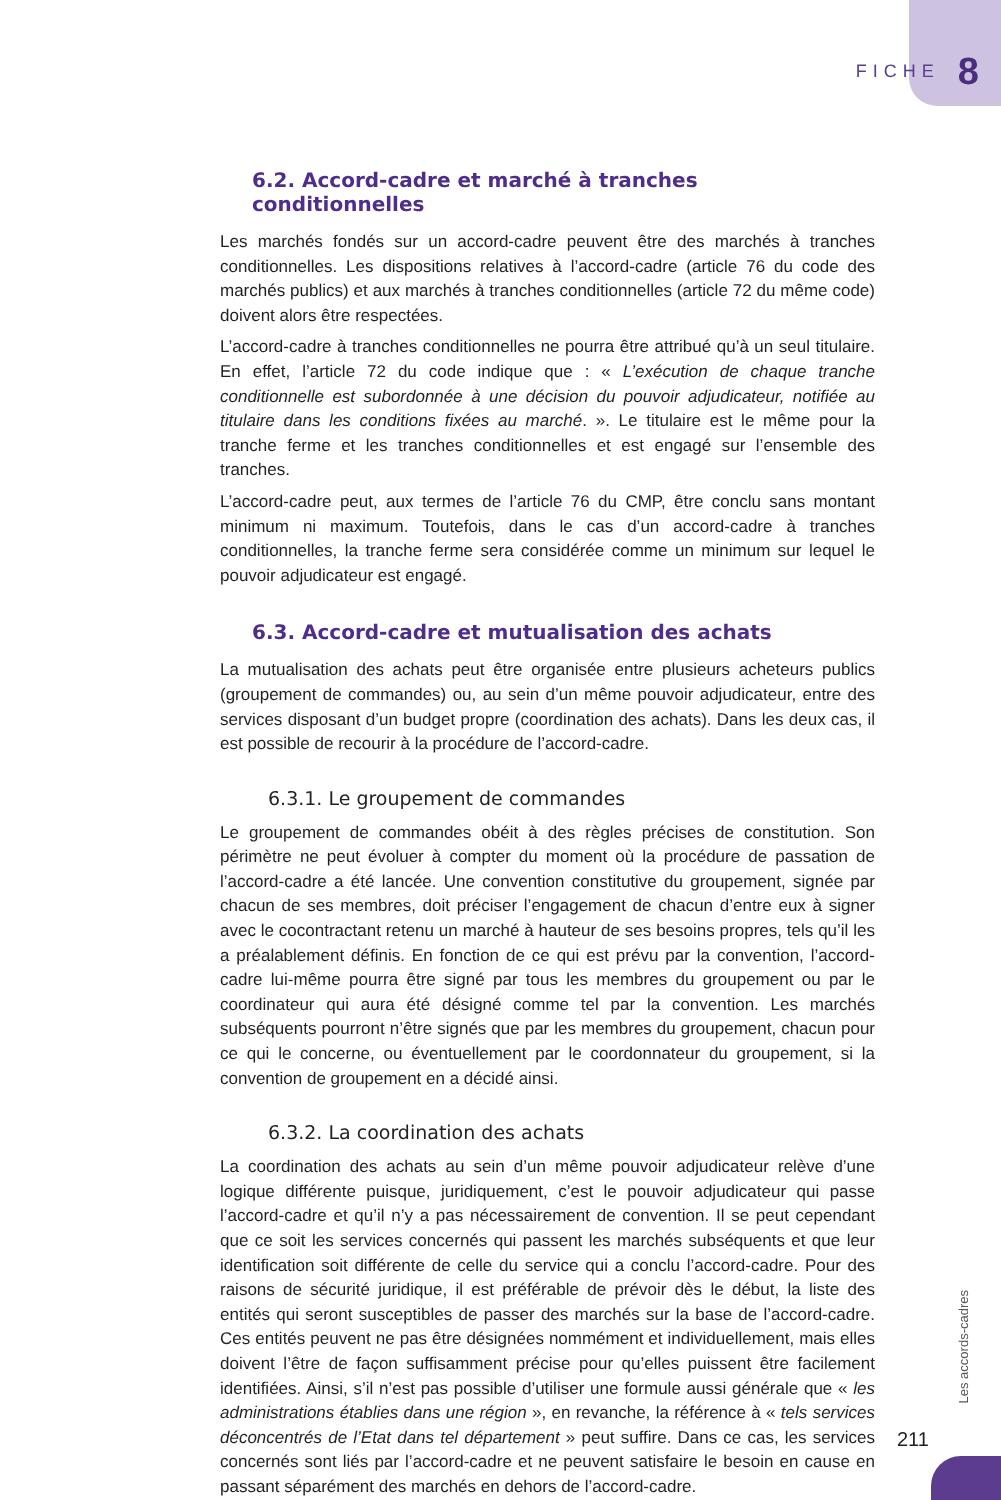FICHE 8
6.2. Accord-cadre et marché à tranches conditionnelles
Les marchés fondés sur un accord-cadre peuvent être des marchés à tranches conditionnelles. Les dispositions relatives à l’accord-cadre (article 76 du code des marchés publics) et aux marchés à tranches conditionnelles (article 72 du même code) doivent alors être respectées.
L’accord-cadre à tranches conditionnelles ne pourra être attribué qu’à un seul titulaire. En effet, l’article 72 du code indique que : « L’exécution de chaque tranche conditionnelle est subordonnée à une décision du pouvoir adjudicateur, notifiée au titulaire dans les conditions fixées au marché. ». Le titulaire est le même pour la tranche ferme et les tranches conditionnelles et est engagé sur l’ensemble des tranches.
L’accord-cadre peut, aux termes de l’article 76 du CMP, être conclu sans montant minimum ni maximum. Toutefois, dans le cas d’un accord-cadre à tranches conditionnelles, la tranche ferme sera considérée comme un minimum sur lequel le pouvoir adjudicateur est engagé.
6.3. Accord-cadre et mutualisation des achats
La mutualisation des achats peut être organisée entre plusieurs acheteurs publics (groupement de commandes) ou, au sein d’un même pouvoir adjudicateur, entre des services disposant d’un budget propre (coordination des achats). Dans les deux cas, il est possible de recourir à la procédure de l’accord-cadre.
6.3.1. Le groupement de commandes
Le groupement de commandes obéit à des règles précises de constitution. Son périmètre ne peut évoluer à compter du moment où la procédure de passation de l’accord-cadre a été lancée. Une convention constitutive du groupement, signée par chacun de ses membres, doit préciser l’engagement de chacun d’entre eux à signer avec le cocontractant retenu un marché à hauteur de ses besoins propres, tels qu’il les a préalablement définis. En fonction de ce qui est prévu par la convention, l’accord-cadre lui-même pourra être signé par tous les membres du groupement ou par le coordinateur qui aura été désigné comme tel par la convention. Les marchés subséquents pourront n’être signés que par les membres du groupement, chacun pour ce qui le concerne, ou éventuellement par le coordonnateur du groupement, si la convention de groupement en a décidé ainsi.
6.3.2. La coordination des achats
La coordination des achats au sein d’un même pouvoir adjudicateur relève d’une logique différente puisque, juridiquement, c’est le pouvoir adjudicateur qui passe l’accord-cadre et qu’il n’y a pas nécessairement de convention. Il se peut cependant que ce soit les services concernés qui passent les marchés subséquents et que leur identification soit différente de celle du service qui a conclu l’accord-cadre. Pour des raisons de sécurité juridique, il est préférable de prévoir dès le début, la liste des entités qui seront susceptibles de passer des marchés sur la base de l’accord-cadre. Ces entités peuvent ne pas être désignées nommément et individuellement, mais elles doivent l’être de façon suffisamment précise pour qu’elles puissent être facilement identifiées. Ainsi, s’il n’est pas possible d’utiliser une formule aussi générale que « les administrations établies dans une région », en revanche, la référence à « tels services déconcentrés de l’Etat dans tel département » peut suffire. Dans ce cas, les services concernés sont liés par l’accord-cadre et ne peuvent satisfaire le besoin en cause en passant séparément des marchés en dehors de l’accord-cadre.
Les accords-cadres
211